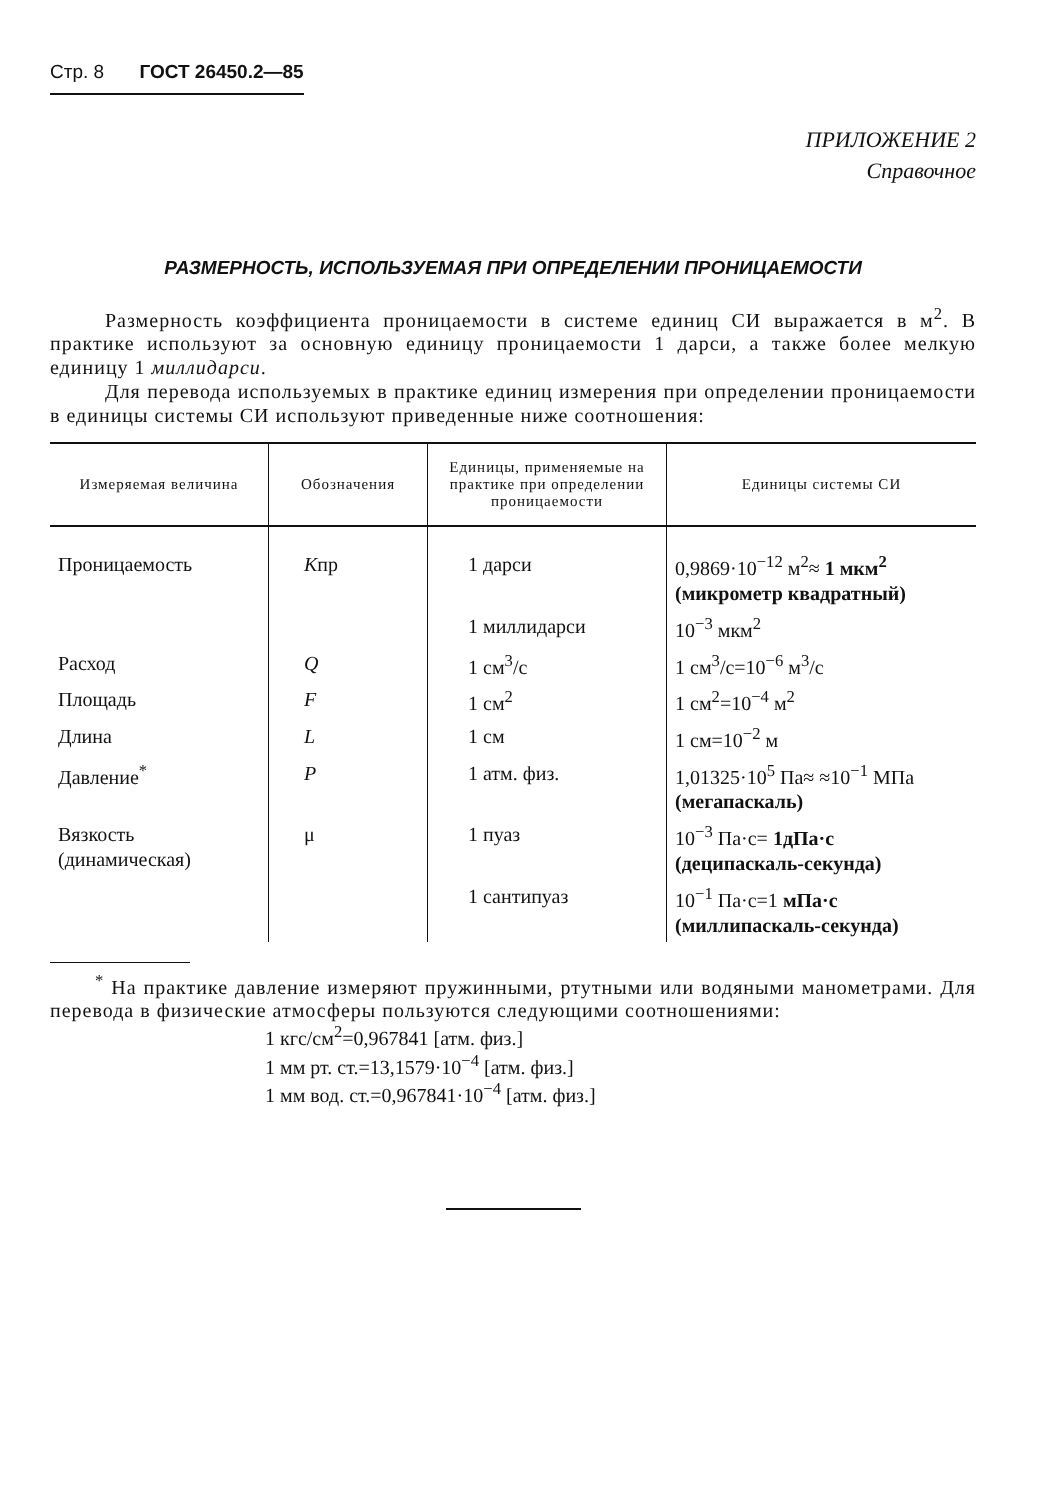Стр. 8 ГОСТ 26450.2—85
ПРИЛОЖЕНИЕ 2
Справочное
РАЗМЕРНОСТЬ, ИСПОЛЬЗУЕМАЯ ПРИ ОПРЕДЕЛЕНИИ ПРОНИЦАЕМОСТИ
Размерность коэффициента проницаемости в системе единиц СИ выражается в м<sup>2</sup>. В практике используют за основную единицу проницаемости 1 дарси, а также более мелкую единицу 1 миллидарси.
Для перевода используемых в практике единиц измерения при определении проницаемости в единицы системы СИ используют приведенные ниже соотношения:
| Измеряемая величина | Обозначения | Единицы, применяемые на практике при определении проницаемости | Единицы системы СИ |
| --- | --- | --- | --- |
| Проницаемость | К пр | 1 дарси | 0,9869·10<sup>−12</sup> м<sup>2</sup>≈ 1 мкм<sup>2</sup> (микрометр квадратный) |
| | | 1 миллидарси | 10<sup>−3</sup> мкм<sup>2</sup> |
| Расход | Q | 1 см<sup>3</sup>/с | 1 см<sup>3</sup>/с=10<sup>−6</sup> м<sup>3</sup>/с |
| Площадь | F | 1 см<sup>2</sup> | 1 см<sup>2</sup>=10<sup>−4</sup> м<sup>2</sup> |
| Длина | L | 1 см | 1 см=10<sup>−2</sup> м |
| Давление<sup>*</sup> | P | 1 атм. физ. | 1,01325·10<sup>5</sup> Па≈ ≈10<sup>−1</sup> МПа (мегапаскаль) |
| Вязкость (динамическая) | μ | 1 пуаз | 10<sup>−3</sup> Па·с= 1дПа·с (деципаскаль-секунда) |
| | | 1 сантипуаз | 10<sup>−1</sup> Па·с=1 мПа·с (миллипаскаль-секунда) |
<sup>*</sup> На практике давление измеряют пружинными, ртутными или водяными манометрами. Для перевода в физические атмосферы пользуются следующими соотношениями:
1 кгс/см<sup>2</sup>=0,967841 [атм. физ.]
1 мм рт. ст.=13,1579·10<sup>−4</sup> [атм. физ.]
1 мм вод. ст.=0,967841·10<sup>−4</sup> [атм. физ.]